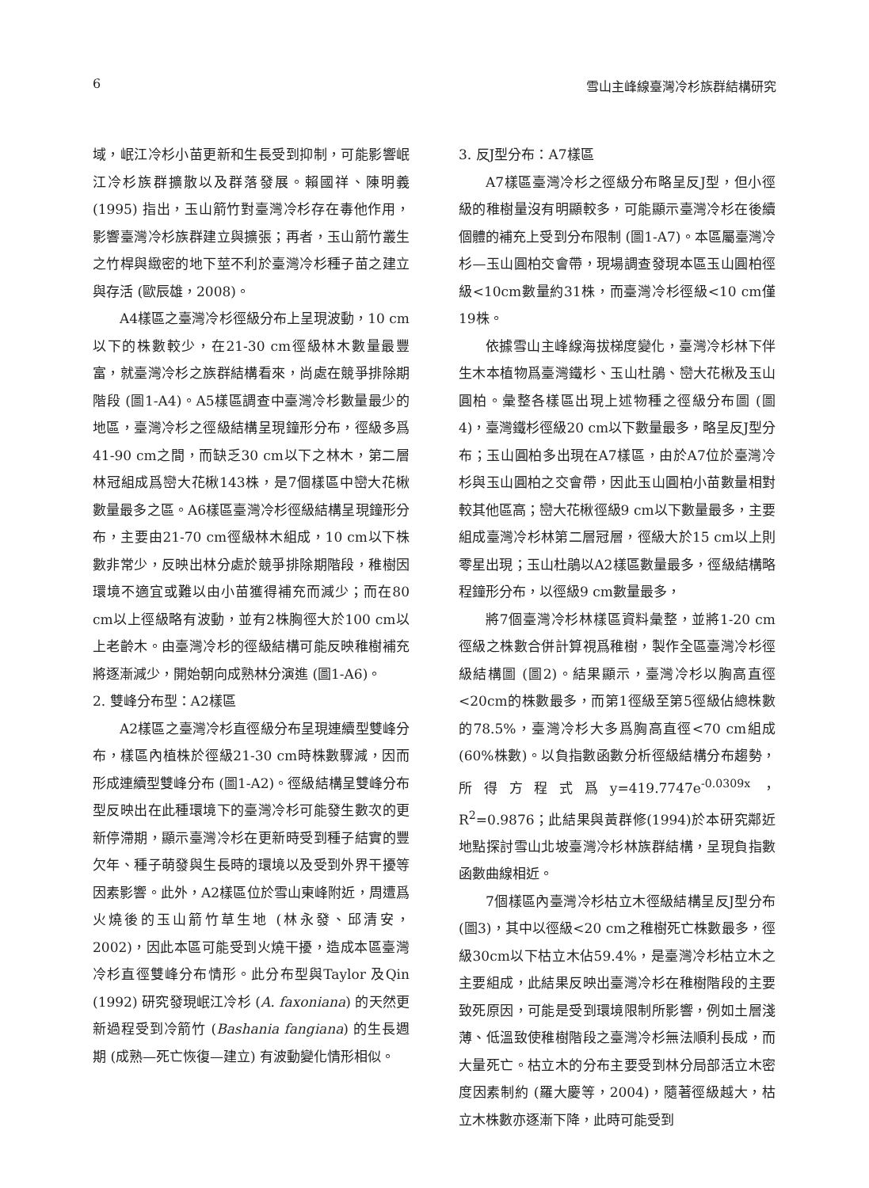6 雪山主峰線臺灣冷杉族群結構研究
域，岷江冷杉小苗更新和生長受到抑制，可能影響岷江冷杉族群擴散以及群落發展。賴國祥、陳明義 (1995) 指出，玉山箭竹對臺灣冷杉存在毒他作用，影響臺灣冷杉族群建立與擴張；再者，玉山箭竹叢生之竹桿與緻密的地下莖不利於臺灣冷杉種子苗之建立與存活 (歐辰雄，2008)。
A4樣區之臺灣冷杉徑級分布上呈現波動，10 cm以下的株數較少，在21-30 cm徑級林木數量最豐富，就臺灣冷杉之族群結構看來，尚處在競爭排除期階段 (圖1-A4)。A5樣區調查中臺灣冷杉數量最少的地區，臺灣冷杉之徑級結構呈現鐘形分布，徑級多爲41-90 cm之間，而缺乏30 cm以下之林木，第二層林冠組成爲巒大花楸143株，是7個樣區中巒大花楸數量最多之區。A6樣區臺灣冷杉徑級結構呈現鐘形分布，主要由21-70 cm徑級林木組成，10 cm以下株數非常少，反映出林分處於競爭排除期階段，稚樹因環境不適宜或難以由小苗獲得補充而減少；而在80 cm以上徑級略有波動，並有2株胸徑大於100 cm以上老齡木。由臺灣冷杉的徑級結構可能反映稚樹補充將逐漸減少，開始朝向成熟林分演進 (圖1-A6)。
2. 雙峰分布型：A2樣區
A2樣區之臺灣冷杉直徑級分布呈現連續型雙峰分布，樣區內植株於徑級21-30 cm時株數驟減，因而形成連續型雙峰分布 (圖1-A2)。徑級結構呈雙峰分布型反映出在此種環境下的臺灣冷杉可能發生數次的更新停滯期，顯示臺灣冷杉在更新時受到種子結實的豐欠年、種子萌發與生長時的環境以及受到外界干擾等因素影響。此外，A2樣區位於雪山東峰附近，周遭爲火燒後的玉山箭竹草生地 (林永發、邱清安，2002)，因此本區可能受到火燒干擾，造成本區臺灣冷杉直徑雙峰分布情形。此分布型與Taylor 及Qin (1992) 研究發現岷江冷杉 (A. faxoniana) 的天然更新過程受到冷箭竹 (Bashania fangiana) 的生長週期 (成熟—死亡恢復—建立) 有波動變化情形相似。
3. 反J型分布：A7樣區
A7樣區臺灣冷杉之徑級分布略呈反J型，但小徑級的稚樹量沒有明顯較多，可能顯示臺灣冷杉在後續個體的補充上受到分布限制 (圖1-A7)。本區屬臺灣冷杉—玉山圓柏交會帶，現場調查發現本區玉山圓柏徑級<10cm數量約31株，而臺灣冷杉徑級<10 cm僅19株。
依據雪山主峰線海拔梯度變化，臺灣冷杉林下伴生木本植物爲臺灣鐵杉、玉山杜鵑、巒大花楸及玉山圓柏。彙整各樣區出現上述物種之徑級分布圖 (圖4)，臺灣鐵杉徑級20 cm以下數量最多，略呈反J型分布；玉山圓柏多出現在A7樣區，由於A7位於臺灣冷杉與玉山圓柏之交會帶，因此玉山圓柏小苗數量相對較其他區高；巒大花楸徑級9 cm以下數量最多，主要組成臺灣冷杉林第二層冠層，徑級大於15 cm以上則零星出現；玉山杜鵑以A2樣區數量最多，徑級結構略程鐘形分布，以徑級9 cm數量最多，
將7個臺灣冷杉林樣區資料彙整，並將1-20 cm徑級之株數合併計算視爲稚樹，製作全區臺灣冷杉徑級結構圖 (圖2)。結果顯示，臺灣冷杉以胸高直徑<20cm的株數最多，而第1徑級至第5徑級佔總株數的78.5%，臺灣冷杉大多爲胸高直徑<70 cm組成 (60%株數)。以負指數函數分析徑級結構分布趨勢，所得方程式爲y=419.7747e<sup>-0.0309x</sup>，R<sup>2</sup>=0.9876；此結果與黃群修(1994)於本研究鄰近地點探討雪山北坡臺灣冷杉林族群結構，呈現負指數函數曲線相近。
7個樣區內臺灣冷杉枯立木徑級結構呈反J型分布 (圖3)，其中以徑級<20 cm之稚樹死亡株數最多，徑級30cm以下枯立木佔59.4%，是臺灣冷杉枯立木之主要組成，此結果反映出臺灣冷杉在稚樹階段的主要致死原因，可能是受到環境限制所影響，例如土層淺薄、低溫致使稚樹階段之臺灣冷杉無法順利長成，而大量死亡。枯立木的分布主要受到林分局部活立木密度因素制約 (羅大慶等，2004)，隨著徑級越大，枯立木株數亦逐漸下降，此時可能受到